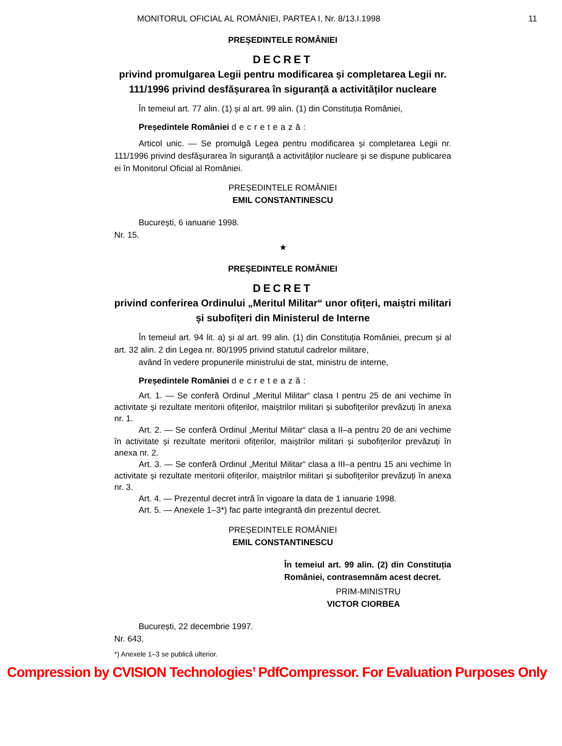MONITORUL OFICIAL AL ROMÂNIEI, PARTEA I, Nr. 8/13.I.1998 11
PREȘEDINTELE ROMÂNIEI
DECRET
privind promulgarea Legii pentru modificarea și completarea Legii nr. 111/1996 privind desfășurarea în siguranță a activităților nucleare
În temeiul art. 77 alin. (1) și al art. 99 alin. (1) din Constituția României,
Președintele României decretează:
Articol unic. — Se promulgă Legea pentru modificarea și completarea Legii nr. 111/1996 privind desfășurarea în siguranță a activităților nucleare și se dispune publicarea ei în Monitorul Oficial al României.
PREȘEDINTELE ROMÂNIEI
EMIL CONSTANTINESCU
București, 6 ianuarie 1998.
Nr. 15.
★
PREȘEDINTELE ROMÂNIEI
DECRET
privind conferirea Ordinului „Meritul Militar“ unor ofițeri, maiștri militari și subofițeri din Ministerul de Interne
În temeiul art. 94 lit. a) și al art. 99 alin. (1) din Constituția României, precum și al art. 32 alin. 2 din Legea nr. 80/1995 privind statutul cadrelor militare,
având în vedere propunerile ministrului de stat, ministru de interne,
Președintele României decretează:
Art. 1. — Se conferă Ordinul „Meritul Militar“ clasa I pentru 25 de ani vechime în activitate și rezultate meritorii ofițerilor, maiștrilor militari și subofițerilor prevăzuți în anexa nr. 1.
Art. 2. — Se conferă Ordinul „Meritul Militar“ clasa a II–a pentru 20 de ani vechime în activitate și rezultate meritorii ofițerilor, maiștrilor militari și subofițerilor prevăzuți în anexa nr. 2.
Art. 3. — Se conferă Ordinul „Meritul Militar“ clasa a III–a pentru 15 ani vechime în activitate și rezultate meritorii ofițerilor, maiștrilor militari și subofițerilor prevăzuți în anexa nr. 3.
Art. 4. — Prezentul decret intră în vigoare la data de 1 ianuarie 1998.
Art. 5. — Anexele 1–3*) fac parte integrantă din prezentul decret.
PREȘEDINTELE ROMÂNIEI
EMIL CONSTANTINESCU
În temeiul art. 99 alin. (2) din Constituția României, contrasemnăm acest decret.
PRIM-MINISTRU
VICTOR CIORBEA
București, 22 decembrie 1997.
Nr. 643.
*) Anexele 1–3 se publică ulterior.
Compression by CVISION Technologies’ PdfCompressor. For Evaluation Purposes Only